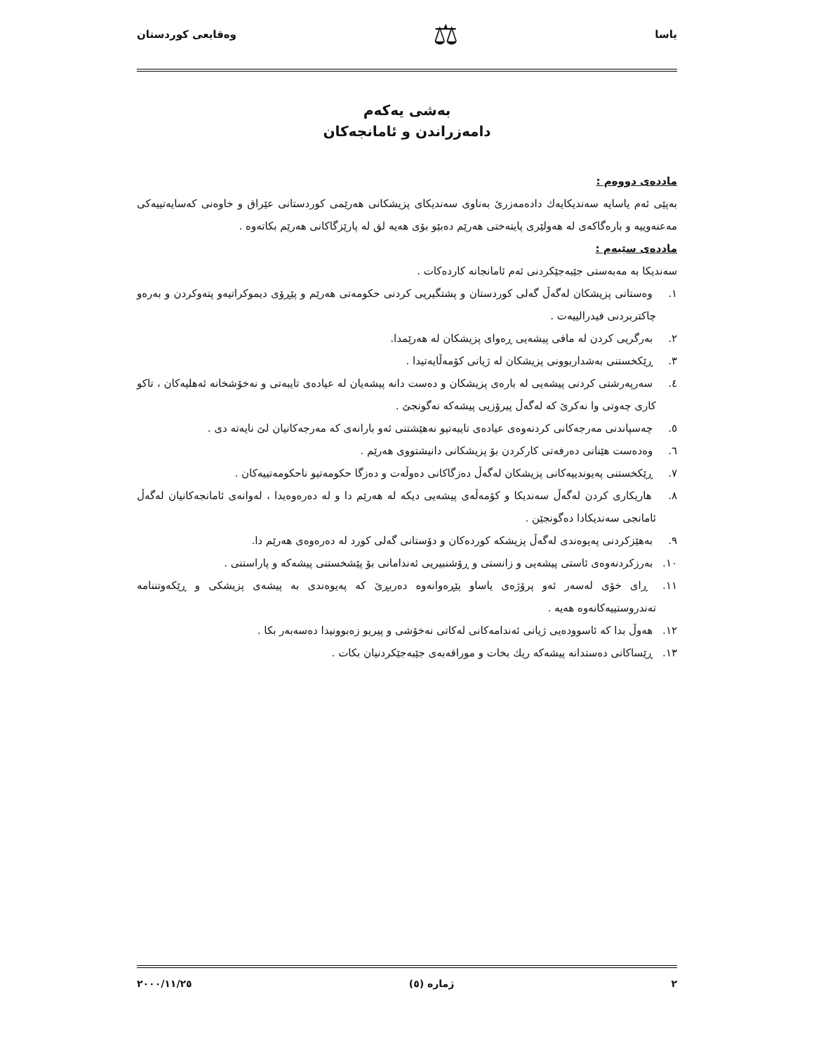یاسا
⚖
وەقایعی کوردستان
بەشی یەکەم
دامەزراندن و ئامانجەکان
ماددەی دووەم :
بەپێی ئەم یاسایە سەندیکایەك دادەمەزرێ بەناوی سەندیکای پزیشکانی هەرێمی کوردستانی عێراق و خاوەنی کەسایەتییەکی مەعنەوییە و بارەگاکەی لە هەولێری پایتەختی هەرێم دەبێو بۆی هەیە لق لە پارێزگاکانی هەرێم بکاتەوە .
ماددەی سێیەم :
سەندیکا بە مەبەستی جێبەجێکردنی ئەم ئامانجانە کاردەکات .
١. وەستانی پزیشکان لەگەڵ گەلی کوردستان و پشتگیریی کردنی حکومەتی هەرێم و پێڕۆی دیموکراتیەو پتەوکردن و بەرەو چاکتربردنی فیدرالییەت .
٢. بەرگریی کردن لە مافی پیشەیی ڕەوای پزیشکان لە هەرێمدا.
٣. ڕێکخستنی بەشداربوونی پزیشکان لە ژیانی کۆمەڵایەتیدا .
٤. سەرپەرشتی کردنی پیشەیی لە بارەی پزیشکان و دەست دانە پیشەیان لە عیادەی تایبەتی و نەخۆشخانە ئەهلیەکان ، تاکو کاری چەوتی وا نەکرێ کە لەگەڵ پیرۆزیی پیشەکە نەگونجێ .
٥. چەسپاندنی مەرجەکانی کردنەوەی عیادەی تایبەتیو نەهێشتنی ئەو بارانەی کە مەرجەکانیان لێ نایەتە دی .
٦. وەدەست هێنانی دەرفەتی کارکردن بۆ پزیشکانی دانیشتووی هەرێم .
٧. ڕێکخستنی پەیوندییەکانی پزیشکان لەگەڵ دەزگاکانی دەوڵەت و دەزگا حکومەتیو ناحکومەتییەکان .
٨. هاریکاری کردن لەگەڵ سەندیکا و کۆمەڵەی پیشەیی دیکە لە هەرێم دا و لە دەرەوەیدا ، لەوانەی ئامانجەکانیان لەگەڵ ئامانجی سەندیکادا دەگونجێن .
٩. بەهێزکردنی پەیوەندی لەگەڵ پزیشکە کوردەکان و دۆستانی گەلی کورد لە دەرەوەی هەرێم دا.
١٠. بەرزکردنەوەی ئاستی پیشەیی و زانستی و ڕۆشنبیریی ئەندامانی بۆ پێشخستنی پیشەکە و پاراستنی .
١١. ڕای خۆی لەسەر ئەو پرۆژەی یاساو پێڕەوانەوە دەربڕێ کە پەیوەندی بە پیشەی پزیشکی و ڕێکەوتننامە تەندروستییەکانەوە هەیە .
١٢. هەوڵ بدا کە ئاسوودەیی ژیانی ئەندامەکانی لەکاتی نەخۆشی و پیریو زەبوونیدا دەسەبەر بکا .
١٣. ڕێساکانی دەستدانە پیشەکە ریك بخات و موراقەبەی جێبەجێکردنیان بکات .
٢ ژمارە (٥) ٢٠٠٠/١١/٢٥